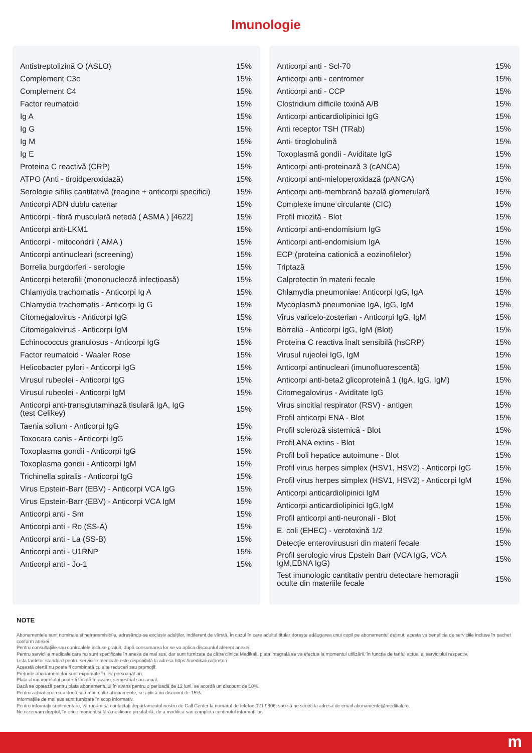Imunologie
| Antistreptolizină O (ASLO) | 15% |
| Complement C3c | 15% |
| Complement C4 | 15% |
| Factor reumatoid | 15% |
| Ig A | 15% |
| Ig G | 15% |
| Ig M | 15% |
| Ig E | 15% |
| Proteina C reactivă (CRP) | 15% |
| ATPO (Anti - tiroidperoxidază) | 15% |
| Serologie sifilis cantitativă (reagine + anticorpi specifici) | 15% |
| Anticorpi ADN dublu catenar | 15% |
| Anticorpi - fibră musculară netedă ( ASMA ) [4622] | 15% |
| Anticorpi anti-LKM1 | 15% |
| Anticorpi - mitocondrii ( AMA ) | 15% |
| Anticorpi antinucleari (screening) | 15% |
| Borrelia burgdorferi - serologie | 15% |
| Anticorpi heterofili (mononucleoză infecțioasă) | 15% |
| Chlamydia trachomatis - Anticorpi Ig A | 15% |
| Chlamydia trachomatis - Anticorpi Ig G | 15% |
| Citomegalovirus - Anticorpi IgG | 15% |
| Citomegalovirus - Anticorpi IgM | 15% |
| Echinococcus granulosus - Anticorpi IgG | 15% |
| Factor reumatoid - Waaler Rose | 15% |
| Helicobacter pylori - Anticorpi IgG | 15% |
| Virusul rubeolei - Anticorpi IgG | 15% |
| Virusul rubeolei - Anticorpi IgM | 15% |
| Anticorpi anti-transglutaminază tisulară IgA, IgG (test Celikey) | 15% |
| Taenia solium - Anticorpi IgG | 15% |
| Toxocara canis - Anticorpi IgG | 15% |
| Toxoplasma gondii - Anticorpi IgG | 15% |
| Toxoplasma gondii - Anticorpi IgM | 15% |
| Trichinella spiralis - Anticorpi IgG | 15% |
| Virus Epstein-Barr (EBV) - Anticorpi VCA IgG | 15% |
| Virus Epstein-Barr (EBV) - Anticorpi VCA IgM | 15% |
| Anticorpi anti - Sm | 15% |
| Anticorpi anti - Ro (SS-A) | 15% |
| Anticorpi anti - La (SS-B) | 15% |
| Anticorpi anti - U1RNP | 15% |
| Anticorpi anti - Jo-1 | 15% |
| Anticorpi anti - Scl-70 | 15% |
| Anticorpi anti - centromer | 15% |
| Anticorpi anti - CCP | 15% |
| Clostridium difficile toxină A/B | 15% |
| Anticorpi anticardiolipinici IgG | 15% |
| Anti receptor TSH (TRab) | 15% |
| Anti- tiroglobulină | 15% |
| Toxoplasmă gondii - Aviditate IgG | 15% |
| Anticorpi anti-proteinază 3 (cANCA) | 15% |
| Anticorpi anti-mieloperoxidază (pANCA) | 15% |
| Anticorpi anti-membrană bazală glomerulară | 15% |
| Complexe imune circulante (CIC) | 15% |
| Profil miozită - Blot | 15% |
| Anticorpi anti-endomisium IgG | 15% |
| Anticorpi anti-endomisium IgA | 15% |
| ECP (proteina cationică a eozinofilelor) | 15% |
| Triptază | 15% |
| Calprotectin în materii fecale | 15% |
| Chlamydia pneumoniae: Anticorpi IgG, IgA | 15% |
| Mycoplasmă pneumoniae IgA, IgG, IgM | 15% |
| Virus varicelo-zosterian - Anticorpi IgG, IgM | 15% |
| Borrelia - Anticorpi IgG, IgM (Blot) | 15% |
| Proteina C reactiva înalt sensibilă (hsCRP) | 15% |
| Virusul rujeolei IgG, IgM | 15% |
| Anticorpi antinucleari (imunofluorescentă) | 15% |
| Anticorpi anti-beta2 glicoproteină 1 (IgA, IgG, IgM) | 15% |
| Citomegalovirus - Aviditate IgG | 15% |
| Virus sincitial respirator (RSV) - antigen | 15% |
| Profil anticorpi ENA - Blot | 15% |
| Profil scleroză sistemică - Blot | 15% |
| Profil ANA extins - Blot | 15% |
| Profil boli hepatice autoimune - Blot | 15% |
| Profil virus herpes simplex (HSV1, HSV2) - Anticorpi IgG | 15% |
| Profil virus herpes simplex (HSV1, HSV2) - Anticorpi IgM | 15% |
| Anticorpi anticardiolipinici IgM | 15% |
| Anticorpi anticardiolipinici IgG,IgM | 15% |
| Profil anticorpi anti-neuronali - Blot | 15% |
| E. coli (EHEC) - verotoxină 1/2 | 15% |
| Detecție enterovirususri din materii fecale | 15% |
| Profil serologic virus Epstein Barr (VCA IgG, VCA IgM,EBNA IgG) | 15% |
| Test imunologic cantitativ pentru detectare hemoragii oculte din materiile fecale | 15% |
NOTE
Abonamentele sunt nominale şi netransmisibile, adresându-se exclusiv adulţilor, indiferent de vârstă. În cazul în care adultul titular dorește adăugarea unui copil pe abonamentul deținut, acesta va beneficia de serviciile incluse în pachet conform anexei.
Pentru consultațiile sau controalele incluse gratuit, după consumarea lor se va aplica discountul aferent anexei.
Pentru serviciile medicale care nu sunt specificate în anexa de mai sus, dar sunt furnizate de către clinica Medikali, plata integrală se va efectua la momentul utilizării, în funcție de tariful actual al serviciului respectiv.
Lista tarifelor standard pentru serviciile medicale este disponibilă la adresa https://medikali.ro/prețuri
Această ofertă nu poate fi combinată cu alte reduceri sau promoţii.
Preţurile abonamentelor sunt exprimate în lei/ persoană/ an.
Plata abonamentului poate fi făcută în avans, semestrial sau anual.
Dacă se optează pentru plata abonamentului în avans pentru o perioadă de 12 luni, se acordă un discount de 10%.
Pentru achiziționarea a două sau mai multe abonamente, se aplică un discount de 15%.
Informaţiile de mai sus sunt furnizate în scop informativ.
Pentru informaţii suplimentare, vă rugăm să contactaţi departamentul nostru de Call Center la numărul de telefon 021 9806, sau să ne scrieți la adresa de email abonamente@medikali.ro.
Ne rezervam dreptul, în orice moment şi fără notificare prealabilă, de a modifica sau completa conţinutul informaţiilor.
m